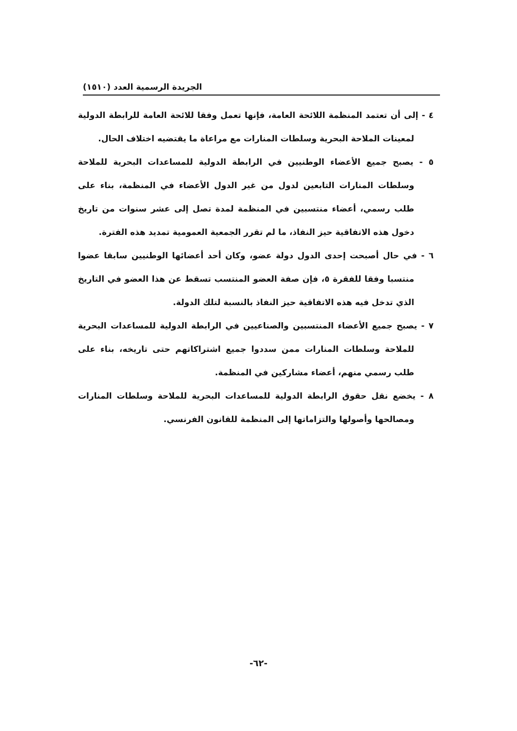الجريدة الرسمية العدد (١٥١٠)
٤ - إلى أن تعتمد المنظمة اللائحة العامة، فإنها تعمل وفقا للائحة العامة للرابطة الدولية لمعينات الملاحة البحرية وسلطات المنارات مع مراعاة ما يقتضيه اختلاف الحال.
٥ - يصبح جميع الأعضاء الوطنيين في الرابطة الدولية للمساعدات البحرية للملاحة وسلطات المنارات التابعين لدول من غير الدول الأعضاء في المنظمة، بناء على طلب رسمي، أعضاء منتسبين في المنظمة لمدة تصل إلى عشر سنوات من تاريخ دخول هذه الاتفاقية حيز النفاذ، ما لم تقرر الجمعية العمومية تمديد هذه الفترة.
٦ - في حال أصبحت إحدى الدول دولة عضو، وكان أحد أعضائها الوطنيين سابقا عضوا منتسبا وفقا للفقرة ٥، فإن صفة العضو المنتسب تسقط عن هذا العضو في التاريخ الذي تدخل فيه هذه الاتفاقية حيز النفاذ بالنسبة لتلك الدولة.
٧ - يصبح جميع الأعضاء المنتسبين والصناعيين في الرابطة الدولية للمساعدات البحرية للملاحة وسلطات المنارات ممن سددوا جميع اشتراكاتهم حتى تاريخه، بناء على طلب رسمي منهم، أعضاء مشاركين في المنظمة.
٨ - يخضع نقل حقوق الرابطة الدولية للمساعدات البحرية للملاحة وسلطات المنارات ومصالحها وأصولها والتزاماتها إلى المنظمة للقانون الفرنسي.
-٦٢-